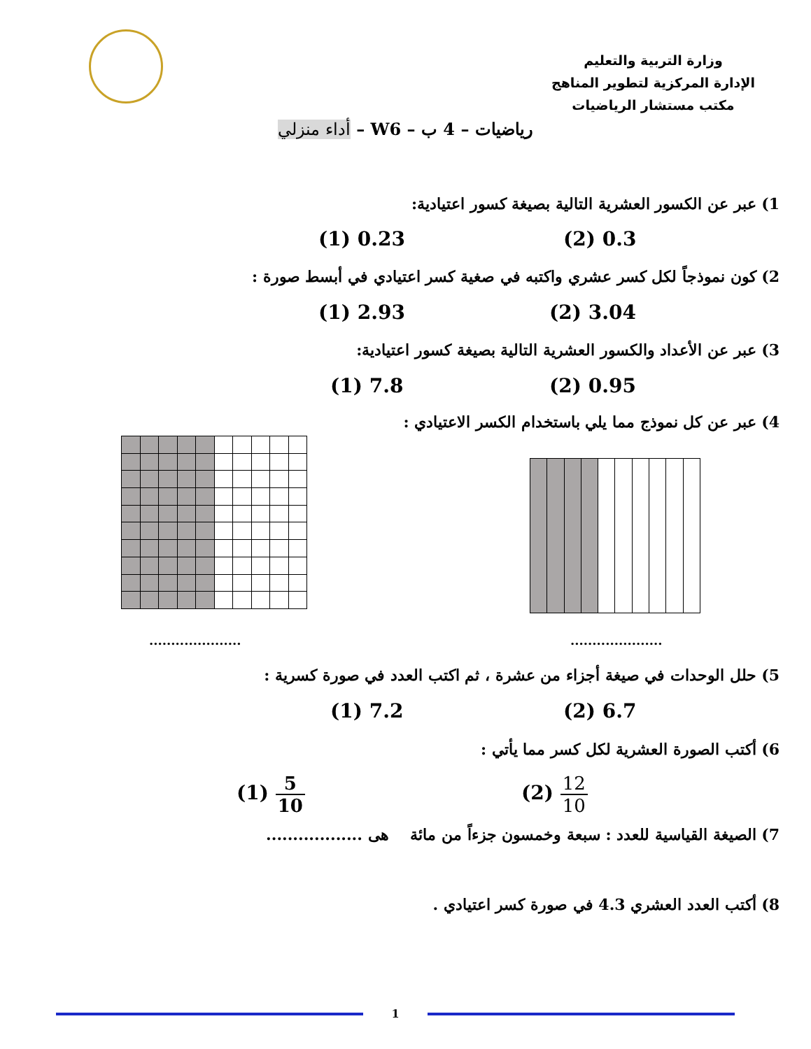وزارة التربية والتعليم
الإدارة المركزية لتطوير المناهج
مكتب مستشار الرياضيات
رياضيات – 4 ب – W6 – أداء منزلي
1) عبر عن الكسور العشرية التالية بصيغة كسور اعتيادية:
(1) 0.23 (2) 0.3
2) كون نموذجاً لكل كسر عشري واكتبه في صغية كسر اعتيادي في أبسط صورة :
(1) 2.93 (2) 3.04
3) عبر عن الأعداد والكسور العشرية التالية بصيغة كسور اعتيادية:
(1) 7.8 (2) 0.95
4) عبر عن كل نموذج مما يلي باستخدام الكسر الاعتيادي :
..................... .....................
5) حلل الوحدات في صيغة أجزاء من عشرة ، ثم اكتب العدد في صورة كسرية :
(1) 7.2 (2) 6.7
6) أكتب الصورة العشرية لكل كسر مما يأتي :
(1) 5 10 (2) 12 10
7) الصيغة القياسية للعدد : سبعة وخمسون جزءاً من مائة هى ..................
8) أكتب العدد العشري 4.3 في صورة كسر اعتيادي .
1